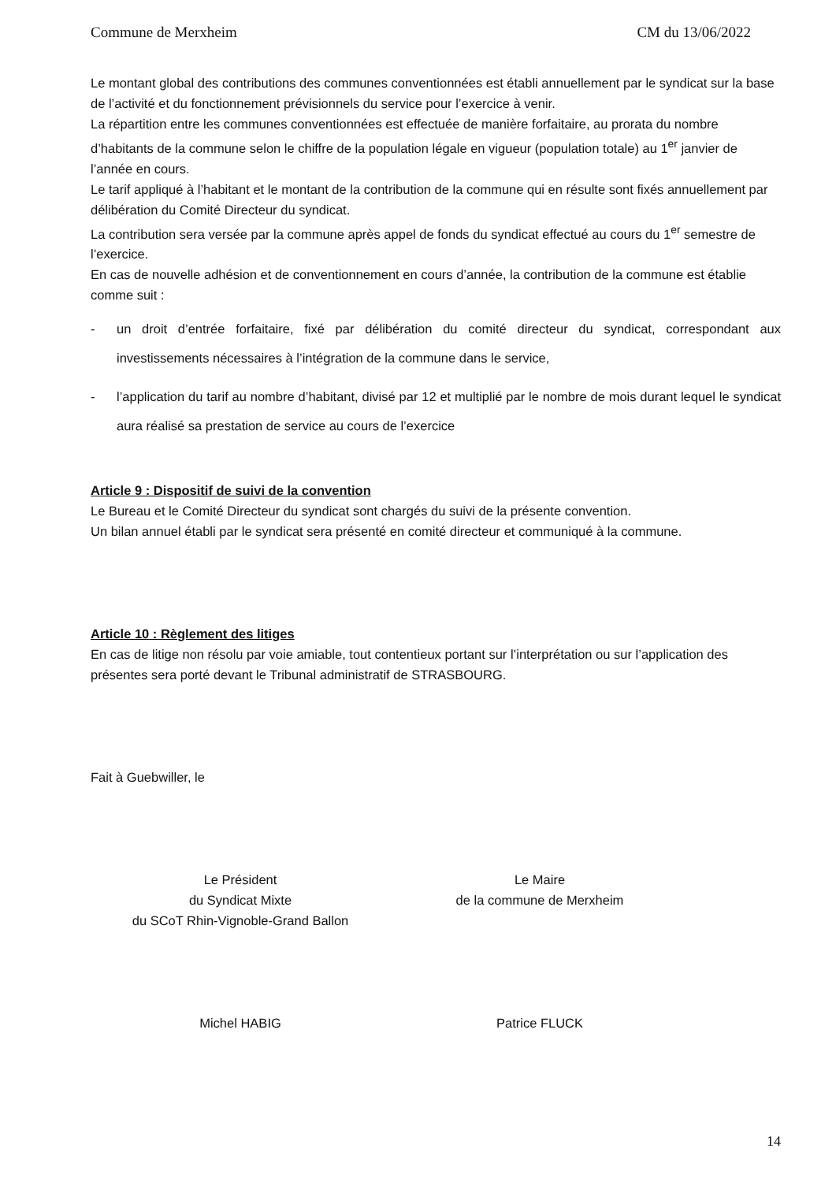Commune de Merxheim CM du 13/06/2022
Le montant global des contributions des communes conventionnées est établi annuellement par le syndicat sur la base de l’activité et du fonctionnement prévisionnels du service pour l’exercice à venir.
La répartition entre les communes conventionnées est effectuée de manière forfaitaire, au prorata du nombre d’habitants de la commune selon le chiffre de la population légale en vigueur (population totale) au 1<sup>er</sup> janvier de l’année en cours.
Le tarif appliqué à l’habitant et le montant de la contribution de la commune qui en résulte sont fixés annuellement par délibération du Comité Directeur du syndicat.
La contribution sera versée par la commune après appel de fonds du syndicat effectué au cours du 1<sup>er</sup> semestre de l’exercice.
En cas de nouvelle adhésion et de conventionnement en cours d’année, la contribution de la commune est établie comme suit :
- un droit d’entrée forfaitaire, fixé par délibération du comité directeur du syndicat, correspondant aux investissements nécessaires à l’intégration de la commune dans le service,
- l’application du tarif au nombre d’habitant, divisé par 12 et multiplié par le nombre de mois durant lequel le syndicat aura réalisé sa prestation de service au cours de l’exercice
Article 9 : Dispositif de suivi de la convention
Le Bureau et le Comité Directeur du syndicat sont chargés du suivi de la présente convention.
Un bilan annuel établi par le syndicat sera présenté en comité directeur et communiqué à la commune.
Article 10 : Règlement des litiges
En cas de litige non résolu par voie amiable, tout contentieux portant sur l’interprétation ou sur l’application des présentes sera porté devant le Tribunal administratif de STRASBOURG.
Fait à Guebwiller, le
Le Président
du Syndicat Mixte
du SCoT Rhin-Vignoble-Grand Ballon
Le Maire
de la commune de Merxheim
Michel HABIG Patrice FLUCK
14